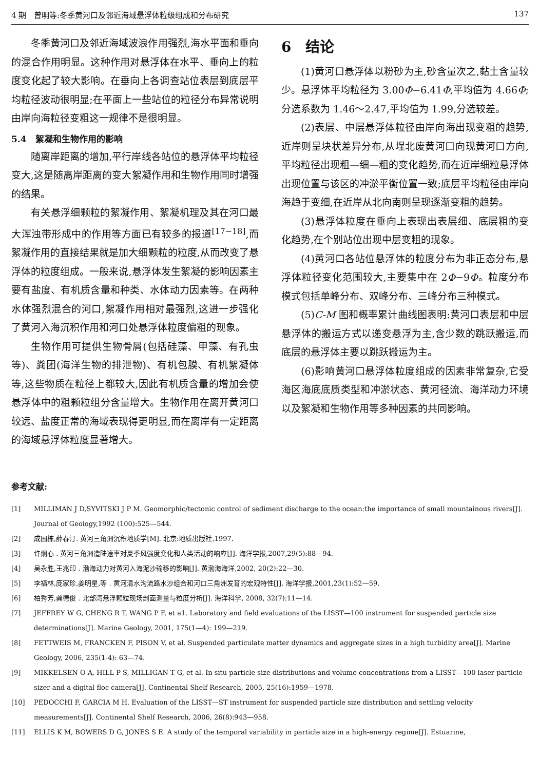4 期　曾明等:冬季黄河口及邻近海域悬浮体粒级组成和分布研究 137
冬季黄河口及邻近海域波浪作用强烈,海水平面和垂向的混合作用明显。这种作用对悬浮体在水平、垂向上的粒度变化起了较大影响。在垂向上各调查站位表层到底层平均粒径波动很明显;在平面上一些站位的粒径分布异常说明由岸向海粒径变粗这一规律不是很明显。
5.4　絮凝和生物作用的影响
随离岸距离的增加,平行岸线各站位的悬浮体平均粒径变大,这是随离岸距离的变大絮凝作用和生物作用同时增强的结果。
有关悬浮细颗粒的絮凝作用、絮凝机理及其在河口最大浑浊带形成中的作用等方面已有较多的报道<sup>[17−18]</sup>,而絮凝作用的直接结果就是加大细颗粒的粒度,从而改变了悬浮体的粒度组成。一般来说,悬浮体发生絮凝的影响因素主要有盐度、有机质含量和种类、水体动力因素等。在两种水体强烈混合的河口,絮凝作用相对最强烈,这进一步强化了黄河入海沉积作用和河口处悬浮体粒度偏粗的现象。
生物作用可提供生物骨屑(包括硅藻、甲藻、有孔虫等)、粪团(海洋生物的排泄物)、有机包膜、有机絮凝体等,这些物质在粒径上都较大,因此有机质含量的增加会使悬浮体中的粗颗粒组分含量增大。生物作用在离开黄河口较远、盐度正常的海域表现得更明显,而在离岸有一定距离的海域悬浮体粒度显著增大。
6　结论
(1)黄河口悬浮体以粉砂为主,砂含量次之,黏土含量较少。悬浮体平均粒径为 3.00Φ−6.41Φ,平均值为 4.66Φ;分选系数为 1.46～2.47,平均值为 1.99,分选较差。
(2)表层、中层悬浮体粒径由岸向海出现变粗的趋势,近岸则呈块状差异分布,从埕北废黄河口向现黄河口方向,平均粒径出现粗—细—粗的变化趋势,而在近岸细粒悬浮体出现位置与该区的冲淤平衡位置一致;底层平均粒径由岸向海趋于变细,在近岸从北向南则呈现逐渐变粗的趋势。
(3)悬浮体粒度在垂向上表现出表层细、底层粗的变化趋势,在个别站位出现中层变粗的现象。
(4)黄河口各站位悬浮体的粒度分布为非正态分布,悬浮体粒径变化范围较大,主要集中在 2Φ−9Φ。粒度分布模式包括单峰分布、双峰分布、三峰分布三种模式。
(5)C-M 图和概率累计曲线图表明:黄河口表层和中层悬浮体的搬运方式以递变悬浮为主,含少数的跳跃搬运,而底层的悬浮体主要以跳跃搬运为主。
(6)影响黄河口悬浮体粒度组成的因素非常复杂,它受海区海底底质类型和冲淤状态、黄河径流、海洋动力环境以及絮凝和生物作用等多种因素的共同影响。
参考文献:
[1] MILLIMAN J D,SYVITSKI J P M. Geomorphic/tectonic control of sediment discharge to the ocean:the importance of small mountainous rivers[J]. Journal of Geology,1992 (100):525—544.
[2] 成国栋,薛春汀. 黄河三角洲沉积地质学[M]. 北京:地质出版社,1997.
[3] 许炯心 . 黄河三角洲造陆速率对夏季风强度变化和人类活动的响应[J]. 海洋学报,2007,29(5):88—94.
[4] 吴永胜,王兆印 . 渤海动力对黄河入海泥沙输移的影响[J]. 黄渤海海洋,2002, 20(2):22—30.
[5] 李福林,庞家珍,姜明星,等 . 黄河清水沟流路水沙组合和河口三角洲发育的宏观特性[J]. 海洋学报,2001,23(1):52—59.
[6] 柏秀芳,龚德俊 . 北部湾悬浮颗粒现场剖面测量与粒度分析[J]. 海洋科学, 2008, 32(7):11—14.
[7] JEFFREY W G, CHENG R T, WANG P F, et a1. Laboratory and field evaluations of the LISST—100 instrument for suspended particle size determinations[J]. Marine Geology, 2001, 175(1—4): 199—219.
[8] FETTWEIS M, FRANCKEN F, PISON V, et al. Suspended particulate matter dynamics and aggregate sizes in a high turbidity area[J]. Marine Geology, 2006, 235(1-4): 63—74.
[9] MIKKELSEN O A, HILL P S, MILLIGAN T G, et al. In situ particle size distributions and volume concentrations from a LISST—100 laser particle sizer and a digital floc camera[J]. Continental Shelf Research, 2005, 25(16):1959—1978.
[10] PEDOCCHI F, GARCIA M H. Evaluation of the LISST—ST instrument for suspended particle size distribution and settling velocity measurements[J]. Continental Shelf Research, 2006, 26(8):943—958.
[11] ELLIS K M, BOWERS D G, JONES S E. A study of the temporal variability in particle size in a high-energy regime[J]. Estuarine,